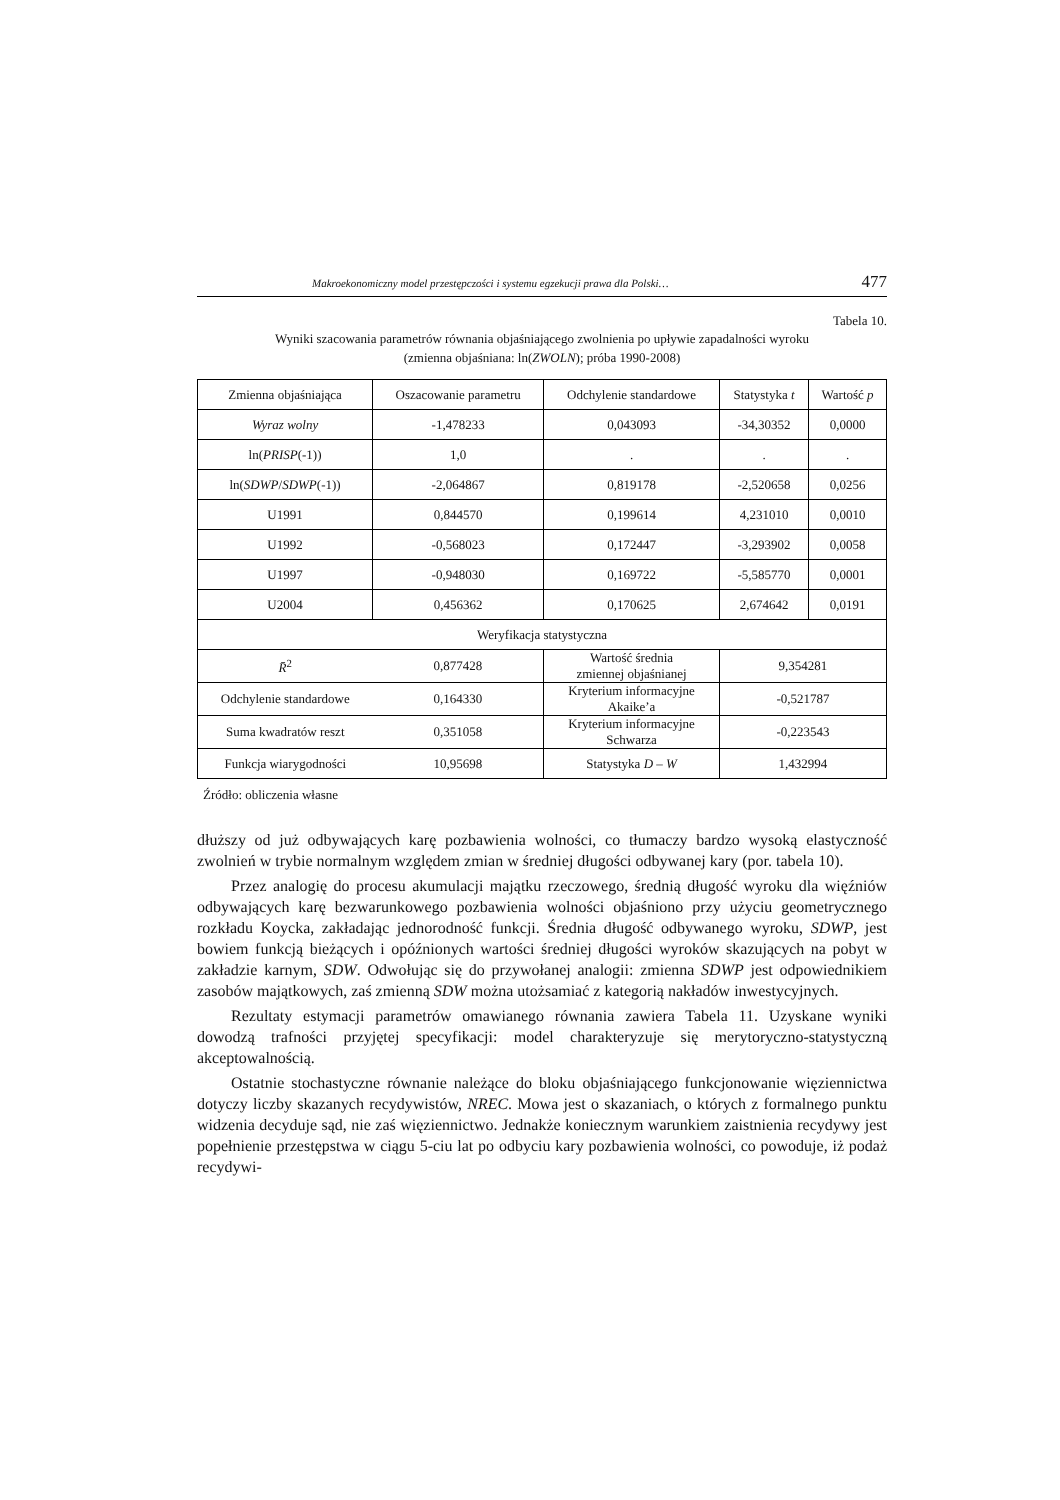Makroekonomiczny model przestępczości i systemu egzekucji prawa dla Polski… 477
Tabela 10.
Wyniki szacowania parametrów równania objaśniającego zwolnienia po upływie zapadalności wyroku
(zmienna objaśniana: ln(ZWOLN); próba 1990-2008)
| Zmienna objaśniająca | Oszacowanie parametru | Odchylenie standardowe | Statystyka t | Wartość p |
| Wyraz wolny | -1,478233 | 0,043093 | -34,30352 | 0,0000 |
| ln( PRISP (-1)) | 1,0 | . | . | . |
| ln( SDWP / SDWP (-1)) | -2,064867 | 0,819178 | -2,520658 | 0,0256 |
| U1991 | 0,844570 | 0,199614 | 4,231010 | 0,0010 |
| U1992 | -0,568023 | 0,172447 | -3,293902 | 0,0058 |
| U1997 | -0,948030 | 0,169722 | -5,585770 | 0,0001 |
| U2004 | 0,456362 | 0,170625 | 2,674642 | 0,0191 |
| Weryfikacja statystyczna | | | | |
| R̄<sup>2</sup> | 0,877428 | Wartość średnia zmiennej objaśnianej | 9,354281 | |
| Odchylenie standardowe | 0,164330 | Kryterium informacyjne Akaike’a | -0,521787 | |
| Suma kwadratów reszt | 0,351058 | Kryterium informacyjne Schwarza | -0,223543 | |
| Funkcja wiarygodności | 10,95698 | Statystyka D – W | 1,432994 | |
Źródło: obliczenia własne
dłuższy od już odbywających karę pozbawienia wolności, co tłumaczy bardzo wysoką elastyczność zwolnień w trybie normalnym względem zmian w średniej długości odbywanej kary (por. tabela 10).
Przez analogię do procesu akumulacji majątku rzeczowego, średnią długość wyroku dla więźniów odbywających karę bezwarunkowego pozbawienia wolności objaśniono przy użyciu geometrycznego rozkładu Koycka, zakładając jednorodność funkcji. Średnia długość odbywanego wyroku, SDWP, jest bowiem funkcją bieżących i opóźnionych wartości średniej długości wyroków skazujących na pobyt w zakładzie karnym, SDW. Odwołując się do przywołanej analogii: zmienna SDWP jest odpowiednikiem zasobów majątkowych, zaś zmienną SDW można utożsamiać z kategorią nakładów inwestycyjnych.
Rezultaty estymacji parametrów omawianego równania zawiera Tabela 11. Uzyskane wyniki dowodzą trafności przyjętej specyfikacji: model charakteryzuje się merytoryczno-statystyczną akceptowalnością.
Ostatnie stochastyczne równanie należące do bloku objaśniającego funkcjonowanie więziennictwa dotyczy liczby skazanych recydywistów, NREC. Mowa jest o skazaniach, o których z formalnego punktu widzenia decyduje sąd, nie zaś więziennictwo. Jednakże koniecznym warunkiem zaistnienia recydywy jest popełnienie przestępstwa w ciągu 5-ciu lat po odbyciu kary pozbawienia wolności, co powoduje, iż podaż recydywi-